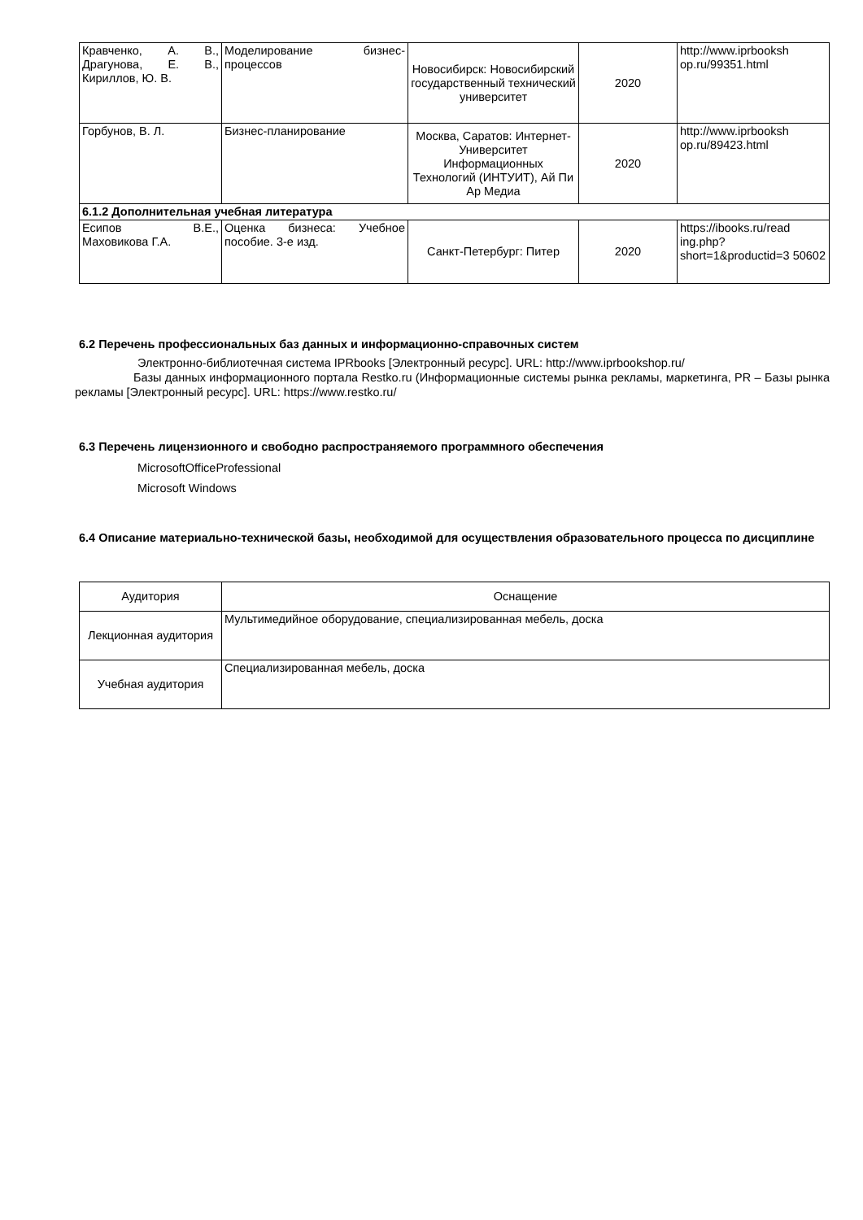| Кравченко, А. В., Драгунова, Е. В., Кириллов, Ю. В. | Моделирование бизнес-процессов | Новосибирск: Новосибирский государственный технический университет | 2020 | http://www.iprbooksh op.ru/99351.html |
| Горбунов, В. Л. | Бизнес-планирование | Москва, Саратов: Интернет-Университет Информационных Технологий (ИНТУИТ), Ай Пи Ар Медиа | 2020 | http://www.iprbooksh op.ru/89423.html |
| 6.1.2 Дополнительная учебная литература | | | | |
| Есипов В.Е., Маховикова Г.А. | Оценка бизнеса: Учебное пособие. 3-е изд. | Санкт-Петербург: Питер | 2020 | https://ibooks.ru/read ing.php? short=1&productid=3 50602 |
6.2 Перечень профессиональных баз данных и информационно-справочных систем
Электронно-библиотечная система IPRbooks [Электронный ресурс]. URL: http://www.iprbookshop.ru/
Базы данных информационного портала Restko.ru (Информационные системы рынка рекламы, маркетинга, PR – Базы рынка рекламы [Электронный ресурс]. URL: https://www.restko.ru/
6.3 Перечень лицензионного и свободно распространяемого программного обеспечения
MicrosoftOfficeProfessional
Microsoft Windows
6.4 Описание материально-технической базы, необходимой для осуществления образовательного процесса по дисциплине
| Аудитория | Оснащение |
| Лекционная аудитория | Мультимедийное оборудование, специализированная мебель, доска |
| Учебная аудитория | Специализированная мебель, доска |